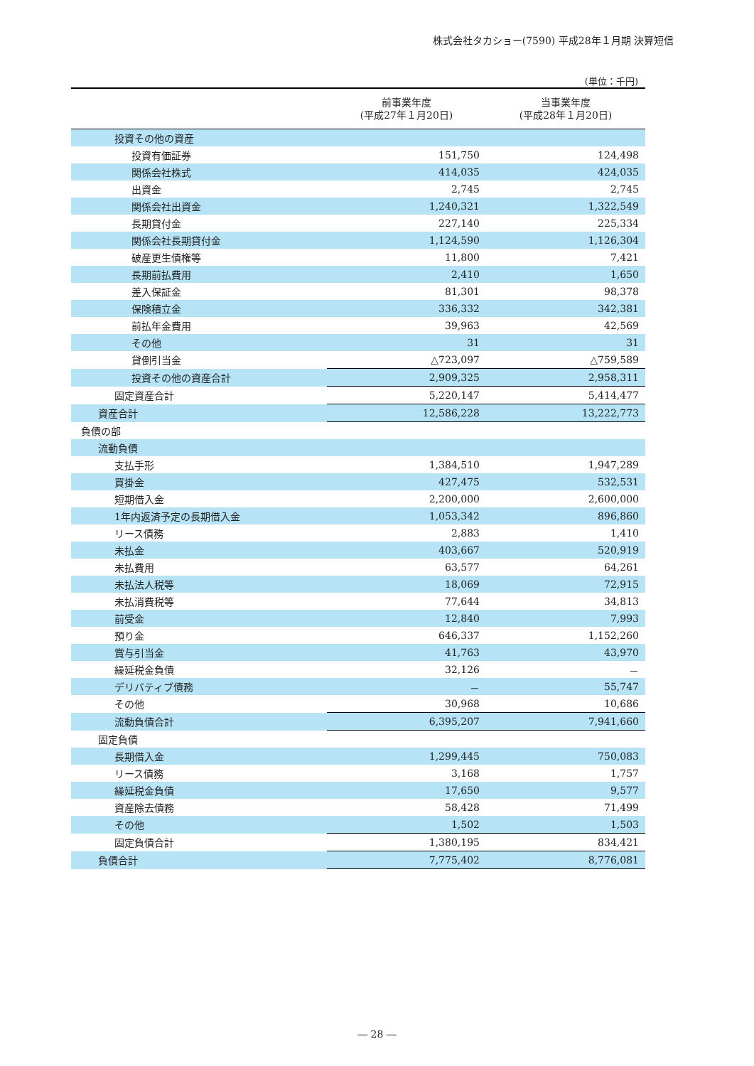株式会社タカショー(7590) 平成28年１月期 決算短信
(単位：千円)
| | 前事業年度 (平成27年１月20日) | 当事業年度 (平成28年１月20日) |
| --- | --- | --- |
| 投資その他の資産 | | |
| 投資有価証券 | 151,750 | 124,498 |
| 関係会社株式 | 414,035 | 424,035 |
| 出資金 | 2,745 | 2,745 |
| 関係会社出資金 | 1,240,321 | 1,322,549 |
| 長期貸付金 | 227,140 | 225,334 |
| 関係会社長期貸付金 | 1,124,590 | 1,126,304 |
| 破産更生債権等 | 11,800 | 7,421 |
| 長期前払費用 | 2,410 | 1,650 |
| 差入保証金 | 81,301 | 98,378 |
| 保険積立金 | 336,332 | 342,381 |
| 前払年金費用 | 39,963 | 42,569 |
| その他 | 31 | 31 |
| 貸倒引当金 | △723,097 | △759,589 |
| 投資その他の資産合計 | 2,909,325 | 2,958,311 |
| 固定資産合計 | 5,220,147 | 5,414,477 |
| 資産合計 | 12,586,228 | 13,222,773 |
| 負債の部 | | |
| 流動負債 | | |
| 支払手形 | 1,384,510 | 1,947,289 |
| 買掛金 | 427,475 | 532,531 |
| 短期借入金 | 2,200,000 | 2,600,000 |
| 1年内返済予定の長期借入金 | 1,053,342 | 896,860 |
| リース債務 | 2,883 | 1,410 |
| 未払金 | 403,667 | 520,919 |
| 未払費用 | 63,577 | 64,261 |
| 未払法人税等 | 18,069 | 72,915 |
| 未払消費税等 | 77,644 | 34,813 |
| 前受金 | 12,840 | 7,993 |
| 預り金 | 646,337 | 1,152,260 |
| 賞与引当金 | 41,763 | 43,970 |
| 繰延税金負債 | 32,126 | － |
| デリバティブ債務 | － | 55,747 |
| その他 | 30,968 | 10,686 |
| 流動負債合計 | 6,395,207 | 7,941,660 |
| 固定負債 | | |
| 長期借入金 | 1,299,445 | 750,083 |
| リース債務 | 3,168 | 1,757 |
| 繰延税金負債 | 17,650 | 9,577 |
| 資産除去債務 | 58,428 | 71,499 |
| その他 | 1,502 | 1,503 |
| 固定負債合計 | 1,380,195 | 834,421 |
| 負債合計 | 7,775,402 | 8,776,081 |
― 28 ―